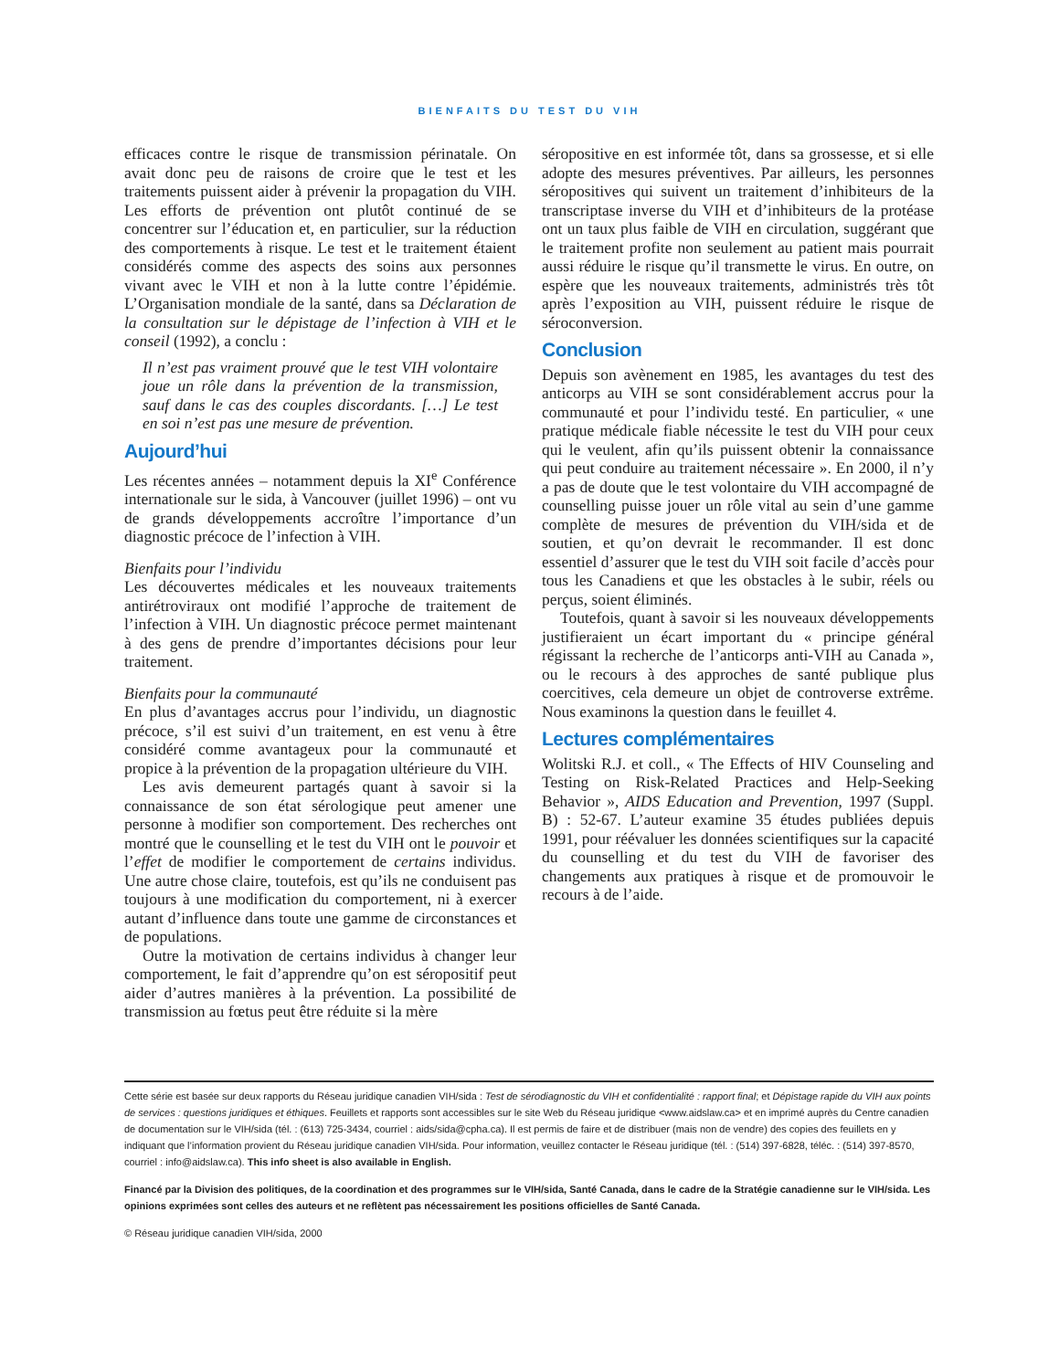BIENFAITS DU TEST DU VIH
efficaces contre le risque de transmission périnatale. On avait donc peu de raisons de croire que le test et les traitements puissent aider à prévenir la propagation du VIH. Les efforts de prévention ont plutôt continué de se concentrer sur l’éducation et, en particulier, sur la réduction des comportements à risque. Le test et le traitement étaient considérés comme des aspects des soins aux personnes vivant avec le VIH et non à la lutte contre l’épidémie. L’Organisation mondiale de la santé, dans sa Déclaration de la consultation sur le dépistage de l’infection à VIH et le conseil (1992), a conclu :
Il n’est pas vraiment prouvé que le test VIH volontaire joue un rôle dans la prévention de la transmission, sauf dans le cas des couples discordants. […] Le test en soi n’est pas une mesure de prévention.
Aujourd’hui
Les récentes années – notamment depuis la XI<sup>e</sup> Conférence internationale sur le sida, à Vancouver (juillet 1996) – ont vu de grands développements accroître l’importance d’un diagnostic précoce de l’infection à VIH.
Bienfaits pour l’individu
Les découvertes médicales et les nouveaux traitements antirétroviraux ont modifié l’approche de traitement de l’infection à VIH. Un diagnostic précoce permet maintenant à des gens de prendre d’importantes décisions pour leur traitement.
Bienfaits pour la communauté
En plus d’avantages accrus pour l’individu, un diagnostic précoce, s’il est suivi d’un traitement, en est venu à être considéré comme avantageux pour la communauté et propice à la prévention de la propagation ultérieure du VIH.
Les avis demeurent partagés quant à savoir si la connaissance de son état sérologique peut amener une personne à modifier son comportement. Des recherches ont montré que le counselling et le test du VIH ont le pouvoir et l’effet de modifier le comportement de certains individus. Une autre chose claire, toutefois, est qu’ils ne conduisent pas toujours à une modification du comportement, ni à exercer autant d’influence dans toute une gamme de circonstances et de populations.
Outre la motivation de certains individus à changer leur comportement, le fait d’apprendre qu’on est séropositif peut aider d’autres manières à la prévention. La possibilité de transmission au fœtus peut être réduite si la mère
séropositive en est informée tôt, dans sa grossesse, et si elle adopte des mesures préventives. Par ailleurs, les personnes séropositives qui suivent un traitement d’inhibiteurs de la transcriptase inverse du VIH et d’inhibiteurs de la protéase ont un taux plus faible de VIH en circulation, suggérant que le traitement profite non seulement au patient mais pourrait aussi réduire le risque qu’il transmette le virus. En outre, on espère que les nouveaux traitements, administrés très tôt après l’exposition au VIH, puissent réduire le risque de séroconversion.
Conclusion
Depuis son avènement en 1985, les avantages du test des anticorps au VIH se sont considérablement accrus pour la communauté et pour l’individu testé. En particulier, « une pratique médicale fiable nécessite le test du VIH pour ceux qui le veulent, afin qu’ils puissent obtenir la connaissance qui peut conduire au traitement nécessaire ». En 2000, il n’y a pas de doute que le test volontaire du VIH accompagné de counselling puisse jouer un rôle vital au sein d’une gamme complète de mesures de prévention du VIH/sida et de soutien, et qu’on devrait le recommander. Il est donc essentiel d’assurer que le test du VIH soit facile d’accès pour tous les Canadiens et que les obstacles à le subir, réels ou perçus, soient éliminés.
Toutefois, quant à savoir si les nouveaux développements justifieraient un écart important du « principe général régissant la recherche de l’anticorps anti-VIH au Canada », ou le recours à des approches de santé publique plus coercitives, cela demeure un objet de controverse extrême. Nous examinons la question dans le feuillet 4.
Lectures complémentaires
Wolitski R.J. et coll., « The Effects of HIV Counseling and Testing on Risk-Related Practices and Help-Seeking Behavior », AIDS Education and Prevention, 1997 (Suppl. B) : 52-67. L’auteur examine 35 études publiées depuis 1991, pour réévaluer les données scientifiques sur la capacité du counselling et du test du VIH de favoriser des changements aux pratiques à risque et de promouvoir le recours à de l’aide.
Cette série est basée sur deux rapports du Réseau juridique canadien VIH/sida : Test de sérodiagnostic du VIH et confidentialité : rapport final; et Dépistage rapide du VIH aux points de services : questions juridiques et éthiques. Feuillets et rapports sont accessibles sur le site Web du Réseau juridique <www.aidslaw.ca> et en imprimé auprès du Centre canadien de documentation sur le VIH/sida (tél. : (613) 725-3434, courriel : aids/sida@cpha.ca). Il est permis de faire et de distribuer (mais non de vendre) des copies des feuillets en y indiquant que l’information provient du Réseau juridique canadien VIH/sida. Pour information, veuillez contacter le Réseau juridique (tél. : (514) 397-6828, téléc. : (514) 397-8570, courriel : info@aidslaw.ca). This info sheet is also available in English.
Financé par la Division des politiques, de la coordination et des programmes sur le VIH/sida, Santé Canada, dans le cadre de la Stratégie canadienne sur le VIH/sida. Les opinions exprimées sont celles des auteurs et ne reflètent pas nécessairement les positions officielles de Santé Canada.
© Réseau juridique canadien VIH/sida, 2000